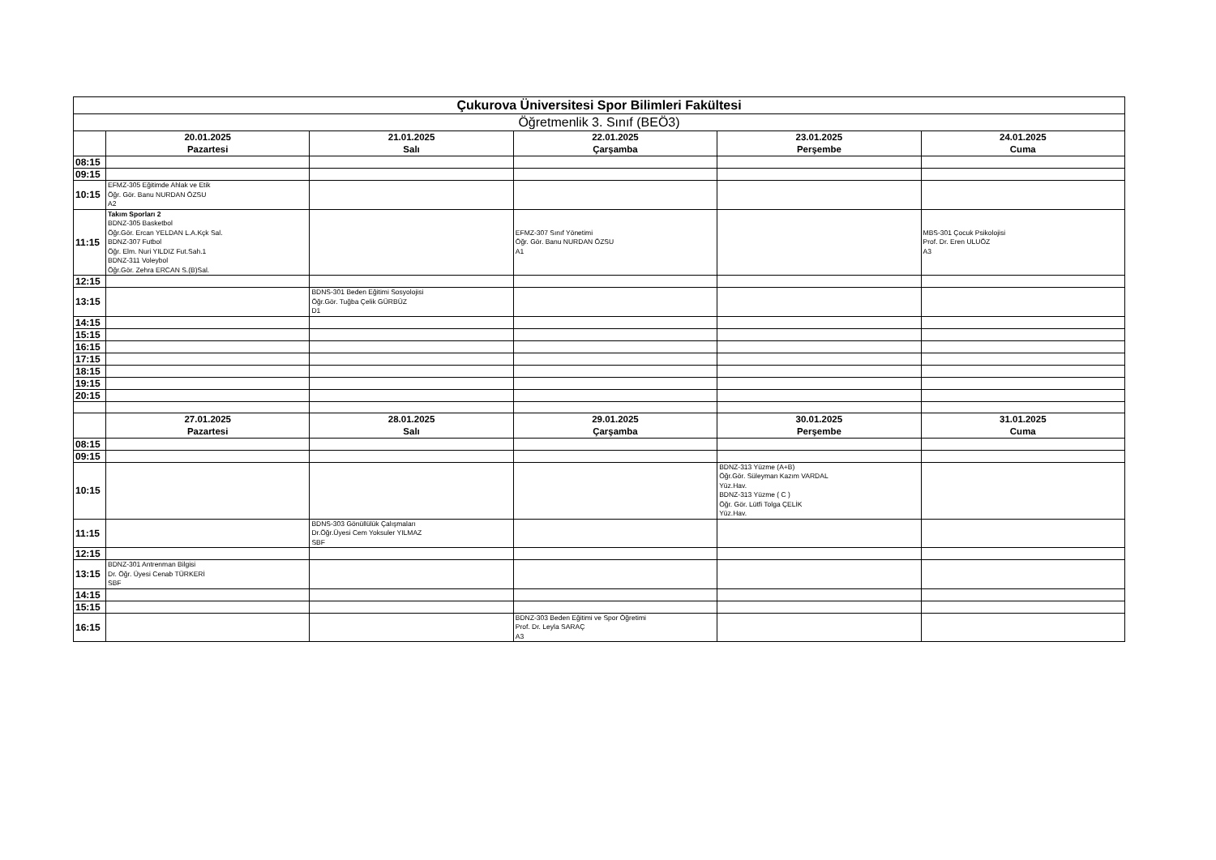| Çukurova Üniversitesi Spor Bilimleri Fakültesi | | | | | |
| --- | --- | --- | --- | --- | --- |
| Öğretmenlik 3. Sınıf (BEÖ3) | | | | | |
| | 20.01.2025 Pazartesi | 21.01.2025 Salı | 22.01.2025 Çarşamba | 23.01.2025 Perşembe | 24.01.2025 Cuma |
| 08:15 | | | | | |
| 09:15 | | | | | |
| 10:15 | EFMZ-305 Eğitimde Ahlak ve Etik Öğr. Gör. Banu NURDAN ÖZSU A2 | | | | |
| 11:15 | Takım Sporları 2 BDNZ-305 Basketbol Öğr.Gör. Ercan YELDAN L.A.Kçk Sal. BDNZ-307 Futbol Öğr. Elm. Nuri YILDIZ Fut.Sah.1 BDNZ-311 Voleybol Öğr.Gör. Zehra ERCAN S.(B)Sal. | | EFMZ-307 Sınıf Yönetimi Öğr. Gör. Banu NURDAN ÖZSU A1 | | MBS-301 Çocuk Psikolojisi Prof. Dr. Eren ULUÖZ A3 |
| 12:15 | | | | | |
| 13:15 | | BDNS-301 Beden Eğitimi Sosyolojisi Öğr.Gör. Tuğba Çelik GÜRBÜZ D1 | | | |
| 14:15 | | | | | |
| 15:15 | | | | | |
| 16:15 | | | | | |
| 17:15 | | | | | |
| 18:15 | | | | | |
| 19:15 | | | | | |
| 20:15 | | | | | |
| | 27.01.2025 Pazartesi | 28.01.2025 Salı | 29.01.2025 Çarşamba | 30.01.2025 Perşembe | 31.01.2025 Cuma |
| 08:15 | | | | | |
| 09:15 | | | | | |
| 10:15 | | | | BDNZ-313 Yüzme (A+B) Öğr.Gör. Süleyman Kazım VARDAL Yüz.Hav. BDNZ-313 Yüzme ( C ) Öğr. Gör. Lütfi Tolga ÇELİK Yüz.Hav. | |
| 11:15 | | BDNS-303 Gönüllülük Çalışmaları Dr.Öğr.Üyesi Cem Yoksuler YILMAZ SBF | | | |
| 12:15 | | | | | |
| 13:15 | BDNZ-301 Antrenman Bilgisi Dr. Öğr. Üyesi Cenab TÜRKERİ SBF | | | | |
| 14:15 | | | | | |
| 15:15 | | | | | |
| 16:15 | | | BDNZ-303 Beden Eğitimi ve Spor Öğretimi Prof. Dr. Leyla SARAÇ A3 | | |